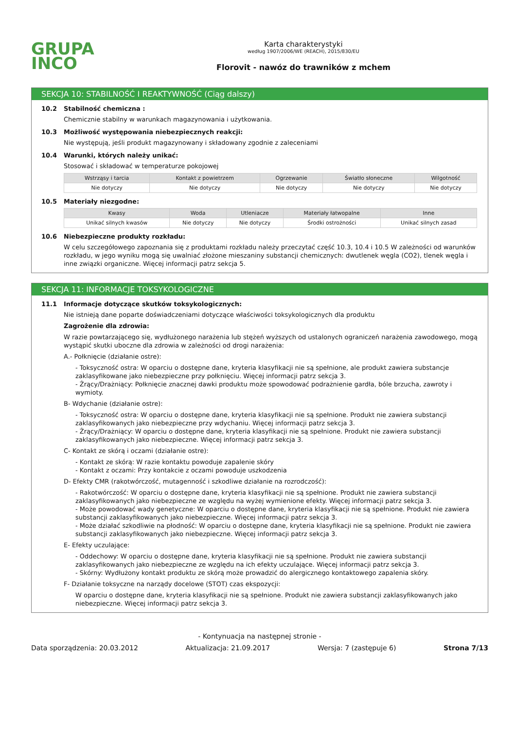GRUPA
INCO
Karta charakterystyki
według 1907/2006/WE (REACH), 2015/830/EU
Florovit - nawóz do trawników z mchem
SEKCJA 10: STABILNOŚĆ I REAKTYWNOŚĆ (Ciąg dalszy)
10.2 Stabilność chemiczna :
Chemicznie stabilny w warunkach magazynowania i użytkowania.
10.3 Możliwość występowania niebezpiecznych reakcji:
Nie występują, jeśli produkt magazynowany i składowany zgodnie z zaleceniami
10.4 Warunki, których należy unikać:
Stosować i składować w temperaturze pokojowej
| Wstrząsy i tarcia | Kontakt z powietrzem | Ogrzewanie | Światło słoneczne | Wilgotność |
| --- | --- | --- | --- | --- |
| Nie dotyczy | Nie dotyczy | Nie dotyczy | Nie dotyczy | Nie dotyczy |
10.5 Materiały niezgodne:
| Kwasy | Woda | Utleniacze | Materiały łatwopalne | Inne |
| --- | --- | --- | --- | --- |
| Unikać silnych kwasów | Nie dotyczy | Nie dotyczy | Środki ostrożności | Unikać silnych zasad |
10.6 Niebezpieczne produkty rozkładu:
W celu szczegółowego zapoznania się z produktami rozkładu należy przeczytać część 10.3, 10.4 i 10.5 W zależności od warunków rozkładu, w jego wyniku mogą się uwalniać złożone mieszaniny substancji chemicznych: dwutlenek węgla (CO2), tlenek węgla i inne związki organiczne. Więcej informacji patrz sekcja 5.
SEKCJA 11: INFORMACJE TOKSYKOLOGICZNE
11.1 Informacje dotyczące skutków toksykologicznych:
Nie istnieją dane poparte doświadczeniami dotyczące właściwości toksykologicznych dla produktu
Zagrożenie dla zdrowia:
W razie powtarzającego się, wydłużonego narażenia lub stężeń wyższych od ustalonych ograniczeń narażenia zawodowego, mogą wystąpić skutki uboczne dla zdrowia w zależności od drogi narażenia:
A.- Połknięcie (działanie ostre):
- Toksyczność ostra: W oparciu o dostępne dane, kryteria klasyfikacji nie są spełnione, ale produkt zawiera substancje zaklasyfikowane jako niebezpieczne przy połknięciu. Więcej informacji patrz sekcja 3.
- Żrący/Drażniący: Połknięcie znacznej dawki produktu może spowodować podrażnienie gardła, bóle brzucha, zawroty i wymioty.
B- Wdychanie (działanie ostre):
- Toksyczność ostra: W oparciu o dostępne dane, kryteria klasyfikacji nie są spełnione. Produkt nie zawiera substancji zaklasyfikowanych jako niebezpieczne przy wdychaniu. Więcej informacji patrz sekcja 3.
- Żrący/Drażniący: W oparciu o dostępne dane, kryteria klasyfikacji nie są spełnione. Produkt nie zawiera substancji zaklasyfikowanych jako niebezpieczne. Więcej informacji patrz sekcja 3.
C- Kontakt ze skórą i oczami (działanie ostre):
- Kontakt ze skórą: W razie kontaktu powoduje zapalenie skóry
- Kontakt z oczami: Przy kontakcie z oczami powoduje uszkodzenia
D- Efekty CMR (rakotwórczość, mutagenność i szkodliwe działanie na rozrodczość):
- Rakotwórczość: W oparciu o dostępne dane, kryteria klasyfikacji nie są spełnione. Produkt nie zawiera substancji zaklasyfikowanych jako niebezpieczne ze względu na wyżej wymienione efekty. Więcej informacji patrz sekcja 3.
- Może powodować wady genetyczne: W oparciu o dostępne dane, kryteria klasyfikacji nie są spełnione. Produkt nie zawiera substancji zaklasyfikowanych jako niebezpieczne. Więcej informacji patrz sekcja 3.
- Może działać szkodliwie na płodność: W oparciu o dostępne dane, kryteria klasyfikacji nie są spełnione. Produkt nie zawiera substancji zaklasyfikowanych jako niebezpieczne. Więcej informacji patrz sekcja 3.
E- Efekty uczulające:
- Oddechowy: W oparciu o dostępne dane, kryteria klasyfikacji nie są spełnione. Produkt nie zawiera substancji zaklasyfikowanych jako niebezpieczne ze względu na ich efekty uczulające. Więcej informacji patrz sekcja 3.
- Skórny: Wydłużony kontakt produktu ze skórą może prowadzić do alergicznego kontaktowego zapalenia skóry.
F- Działanie toksyczne na narządy docelowe (STOT) czas ekspozycji:
W oparciu o dostępne dane, kryteria klasyfikacji nie są spełnione. Produkt nie zawiera substancji zaklasyfikowanych jako niebezpieczne. Więcej informacji patrz sekcja 3.
- Kontynuacja na następnej stronie -
Data sporządzenia: 20.03.2012 Aktualizacja: 21.09.2017 Wersja: 7 (zastępuje 6) Strona 7/13